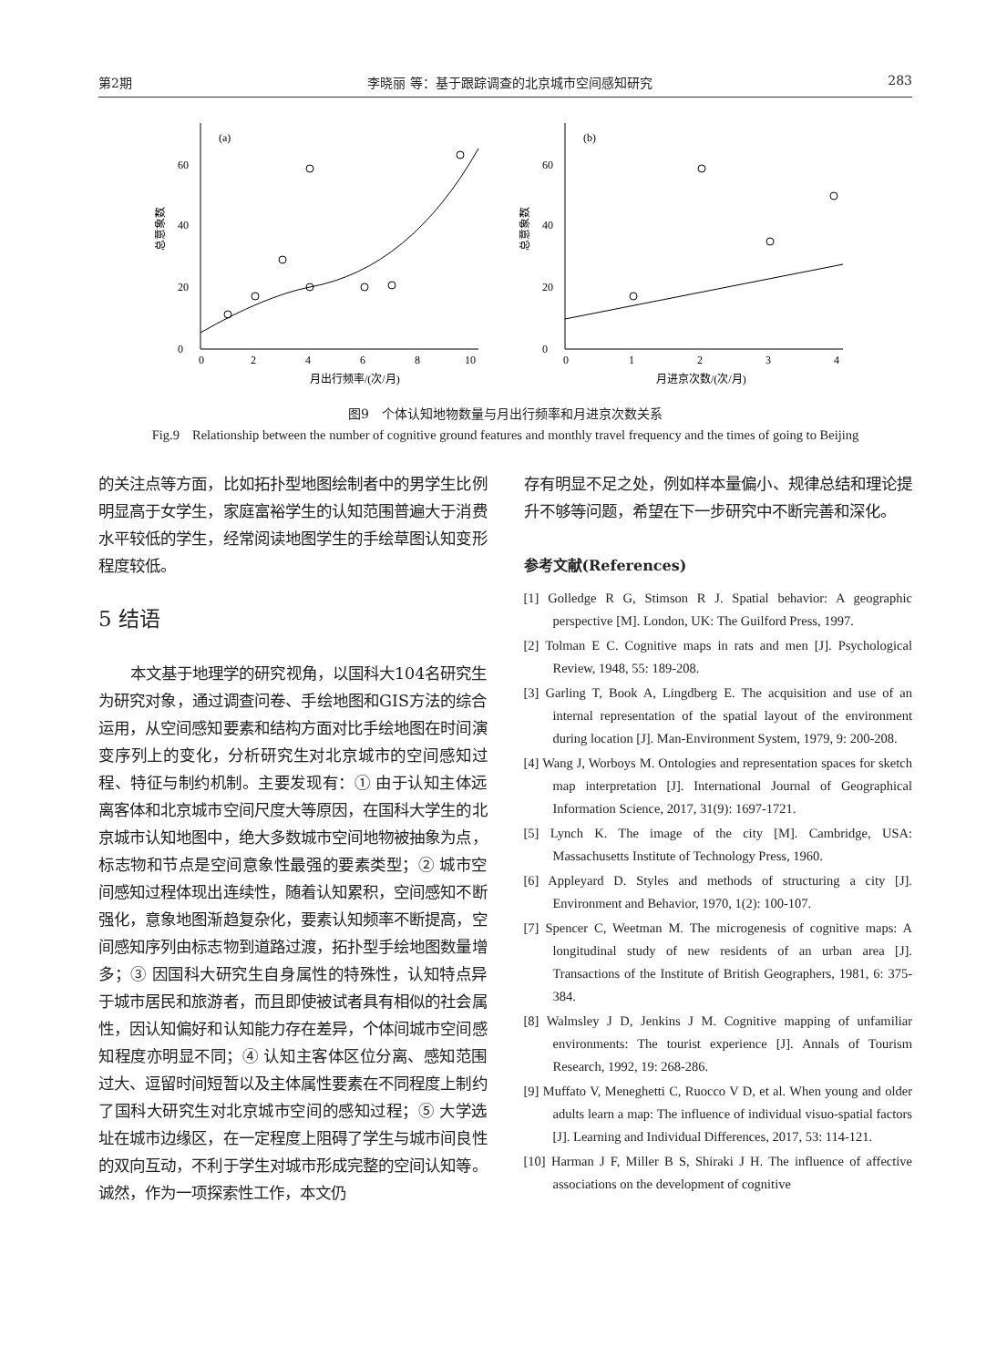第2期 李晓丽 等：基于跟踪调查的北京城市空间感知研究 283
总意象数
(a)
0
20
40
60
0
2
4
6
8
10
月出行频率/(次/月)
总意象数
(b)
0
20
40
60
0
1
2
3
4
月进京次数/(次/月)
图9　个体认知地物数量与月出行频率和月进京次数关系
Fig.9　Relationship between the number of cognitive ground features and monthly travel frequency and the times of going to Beijing
的关注点等方面，比如拓扑型地图绘制者中的男学生比例明显高于女学生，家庭富裕学生的认知范围普遍大于消费水平较低的学生，经常阅读地图学生的手绘草图认知变形程度较低。
5 结语
本文基于地理学的研究视角，以国科大104名研究生为研究对象，通过调查问卷、手绘地图和GIS方法的综合运用，从空间感知要素和结构方面对比手绘地图在时间演变序列上的变化，分析研究生对北京城市的空间感知过程、特征与制约机制。主要发现有：① 由于认知主体远离客体和北京城市空间尺度大等原因，在国科大学生的北京城市认知地图中，绝大多数城市空间地物被抽象为点，标志物和节点是空间意象性最强的要素类型；② 城市空间感知过程体现出连续性，随着认知累积，空间感知不断强化，意象地图渐趋复杂化，要素认知频率不断提高，空间感知序列由标志物到道路过渡，拓扑型手绘地图数量增多；③ 因国科大研究生自身属性的特殊性，认知特点异于城市居民和旅游者，而且即使被试者具有相似的社会属性，因认知偏好和认知能力存在差异，个体间城市空间感知程度亦明显不同；④ 认知主客体区位分离、感知范围过大、逗留时间短暂以及主体属性要素在不同程度上制约了国科大研究生对北京城市空间的感知过程；⑤ 大学选址在城市边缘区，在一定程度上阻碍了学生与城市间良性的双向互动，不利于学生对城市形成完整的空间认知等。诚然，作为一项探索性工作，本文仍
存有明显不足之处，例如样本量偏小、规律总结和理论提升不够等问题，希望在下一步研究中不断完善和深化。
参考文献(References)
[1] Golledge R G, Stimson R J. Spatial behavior: A geographic perspective [M]. London, UK: The Guilford Press, 1997.
[2] Tolman E C. Cognitive maps in rats and men [J]. Psychological Review, 1948, 55: 189-208.
[3] Garling T, Book A, Lingdberg E. The acquisition and use of an internal representation of the spatial layout of the environment during location [J]. Man-Environment System, 1979, 9: 200-208.
[4] Wang J, Worboys M. Ontologies and representation spaces for sketch map interpretation [J]. International Journal of Geographical Information Science, 2017, 31(9): 1697-1721.
[5] Lynch K. The image of the city [M]. Cambridge, USA: Massachusetts Institute of Technology Press, 1960.
[6] Appleyard D. Styles and methods of structuring a city [J]. Environment and Behavior, 1970, 1(2): 100-107.
[7] Spencer C, Weetman M. The microgenesis of cognitive maps: A longitudinal study of new residents of an urban area [J]. Transactions of the Institute of British Geographers, 1981, 6: 375-384.
[8] Walmsley J D, Jenkins J M. Cognitive mapping of unfamiliar environments: The tourist experience [J]. Annals of Tourism Research, 1992, 19: 268-286.
[9] Muffato V, Meneghetti C, Ruocco V D, et al. When young and older adults learn a map: The influence of individual visuo-spatial factors [J]. Learning and Individual Differences, 2017, 53: 114-121.
[10] Harman J F, Miller B S, Shiraki J H. The influence of affective associations on the development of cognitive